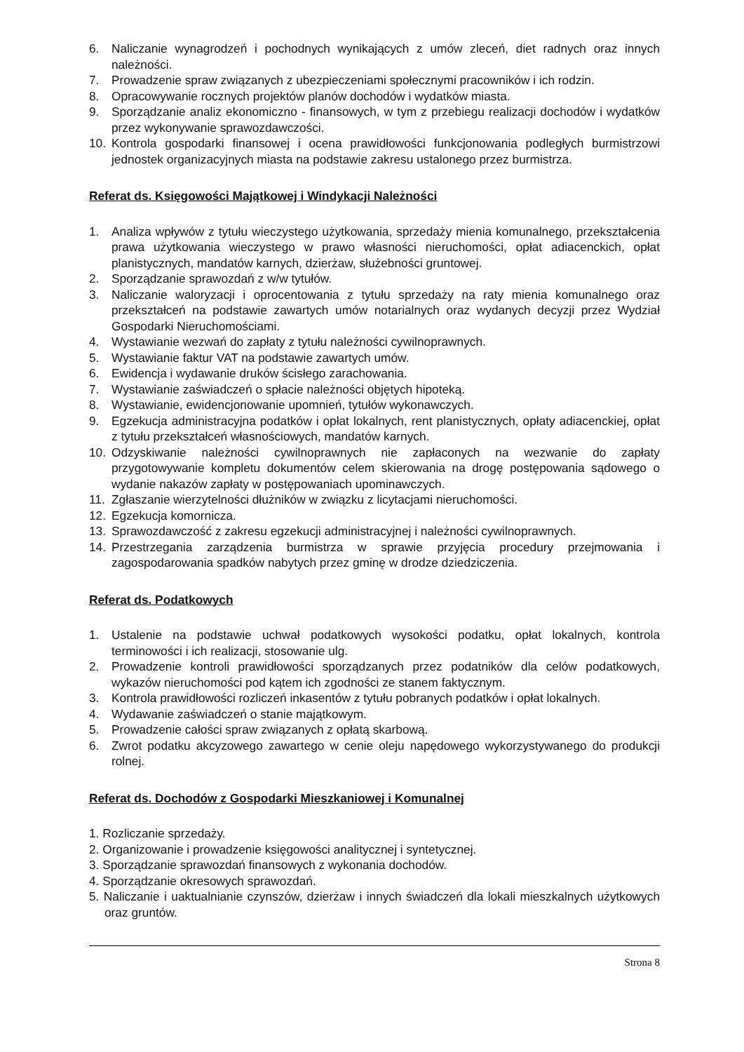6. Naliczanie wynagrodzeń i pochodnych wynikających z umów zleceń, diet radnych oraz innych należności.
7. Prowadzenie spraw związanych z ubezpieczeniami społecznymi pracowników i ich rodzin.
8. Opracowywanie rocznych projektów planów dochodów i wydatków miasta.
9. Sporządzanie analiz ekonomiczno - finansowych, w tym z przebiegu realizacji dochodów i wydatków przez wykonywanie sprawozdawczości.
10. Kontrola gospodarki finansowej i ocena prawidłowości funkcjonowania podległych burmistrzowi jednostek organizacyjnych miasta na podstawie zakresu ustalonego przez burmistrza.
Referat ds. Księgowości Majątkowej i Windykacji Należności
1. Analiza wpływów z tytułu wieczystego użytkowania, sprzedaży mienia komunalnego, przekształcenia prawa użytkowania wieczystego w prawo własności nieruchomości, opłat adiacenckich, opłat planistycznych, mandatów karnych, dzierżaw, służebności gruntowej.
2. Sporządzanie sprawozdań z w/w tytułów.
3. Naliczanie waloryzacji i oprocentowania z tytułu sprzedaży na raty mienia komunalnego oraz przekształceń na podstawie zawartych umów notarialnych oraz wydanych decyzji przez Wydział Gospodarki Nieruchomościami.
4. Wystawianie wezwań do zapłaty z tytułu należności cywilnoprawnych.
5. Wystawianie faktur VAT na podstawie zawartych umów.
6. Ewidencja i wydawanie druków ścisłego zarachowania.
7. Wystawianie zaświadczeń o spłacie należności objętych hipoteką.
8. Wystawianie, ewidencjonowanie upomnień, tytułów wykonawczych.
9. Egzekucja administracyjna podatków i opłat lokalnych, rent planistycznych, opłaty adiacenckiej, opłat z tytułu przekształceń własnościowych, mandatów karnych.
10. Odzyskiwanie należności cywilnoprawnych nie zapłaconych na wezwanie do zapłaty przygotowywanie kompletu dokumentów celem skierowania na drogę postępowania sądowego o wydanie nakazów zapłaty w postępowaniach upominawczych.
11. Zgłaszanie wierzytelności dłużników w związku z licytacjami nieruchomości.
12. Egzekucja komornicza.
13. Sprawozdawczość z zakresu egzekucji administracyjnej i należności cywilnoprawnych.
14. Przestrzegania zarządzenia burmistrza w sprawie przyjęcia procedury przejmowania i zagospodarowania spadków nabytych przez gminę w drodze dziedziczenia.
Referat ds. Podatkowych
1. Ustalenie na podstawie uchwał podatkowych wysokości podatku, opłat lokalnych, kontrola terminowości i ich realizacji, stosowanie ulg.
2. Prowadzenie kontroli prawidłowości sporządzanych przez podatników dla celów podatkowych, wykazów nieruchomości pod kątem ich zgodności ze stanem faktycznym.
3. Kontrola prawidłowości rozliczeń inkasentów z tytułu pobranych podatków i opłat lokalnych.
4. Wydawanie zaświadczeń o stanie majątkowym.
5. Prowadzenie całości spraw związanych z opłatą skarbową.
6. Zwrot podatku akcyzowego zawartego w cenie oleju napędowego wykorzystywanego do produkcji rolnej.
Referat ds. Dochodów z Gospodarki Mieszkaniowej i Komunalnej
1. Rozliczanie sprzedaży.
2. Organizowanie i prowadzenie księgowości analitycznej i syntetycznej.
3. Sporządzanie sprawozdań finansowych z wykonania dochodów.
4. Sporządzanie okresowych sprawozdań.
5. Naliczanie i uaktualnianie czynszów, dzierżaw i innych świadczeń dla lokali mieszkalnych użytkowych oraz gruntów.
Strona 8